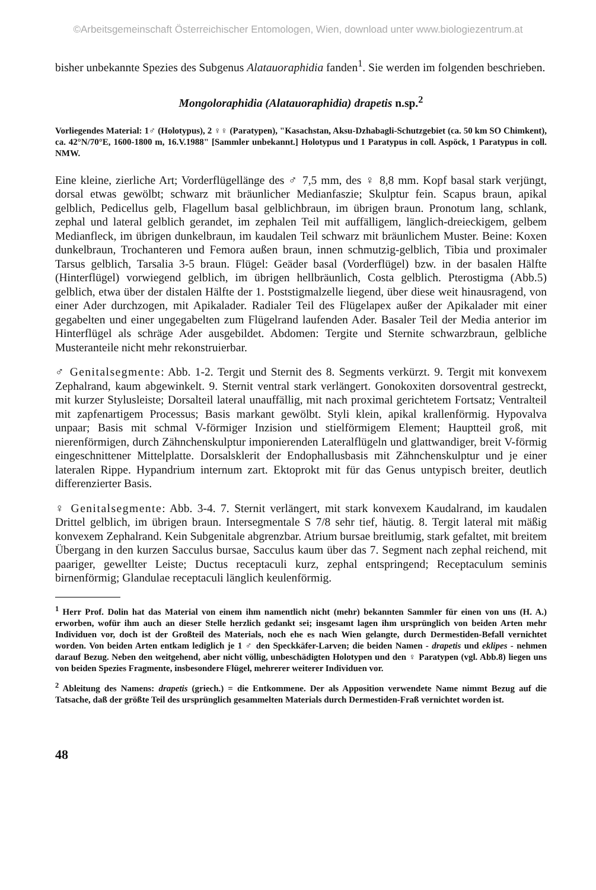©Arbeitsgemeinschaft Österreichischer Entomologen, Wien, download unter www.biologiezentrum.at
bisher unbekannte Spezies des Subgenus Alatauoraphidia fanden<sup>1</sup>. Sie werden im folgenden beschrieben.
Mongoloraphidia (Alatauoraphidia) drapetis n.sp.<sup>2</sup>
Vorliegendes Material: 1♂ (Holotypus), 2 ♀♀ (Paratypen), "Kasachstan, Aksu-Dzhabagli-Schutzgebiet (ca. 50 km SO Chimkent), ca. 42°N/70°E, 1600-1800 m, 16.V.1988" [Sammler unbekannt.] Holotypus und 1 Paratypus in coll. Aspöck, 1 Paratypus in coll. NMW.
Eine kleine, zierliche Art; Vorderflügellänge des ♂ 7,5 mm, des ♀ 8,8 mm. Kopf basal stark verjüngt, dorsal etwas gewölbt; schwarz mit bräunlicher Medianfaszie; Skulptur fein. Scapus braun, apikal gelblich, Pedicellus gelb, Flagellum basal gelblichbraun, im übrigen braun. Pronotum lang, schlank, zephal und lateral gelblich gerandet, im zephalen Teil mit auffälligem, länglich-dreieckigem, gelbem Medianfleck, im übrigen dunkelbraun, im kaudalen Teil schwarz mit bräunlichem Muster. Beine: Koxen dunkelbraun, Trochanteren und Femora außen braun, innen schmutzig-gelblich, Tibia und proximaler Tarsus gelblich, Tarsalia 3-5 braun. Flügel: Geäder basal (Vorderflügel) bzw. in der basalen Hälfte (Hinterflügel) vorwiegend gelblich, im übrigen hellbräunlich, Costa gelblich. Pterostigma (Abb.5) gelblich, etwa über der distalen Hälfte der 1. Poststigmalzelle liegend, über diese weit hinausragend, von einer Ader durchzogen, mit Apikalader. Radialer Teil des Flügelapex außer der Apikalader mit einer gegabelten und einer ungegabelten zum Flügelrand laufenden Ader. Basaler Teil der Media anterior im Hinterflügel als schräge Ader ausgebildet. Abdomen: Tergite und Sternite schwarzbraun, gelbliche Musteranteile nicht mehr rekonstruierbar.
♂ Genitalsegmente: Abb. 1-2. Tergit und Sternit des 8. Segments verkürzt. 9. Tergit mit konvexem Zephalrand, kaum abgewinkelt. 9. Sternit ventral stark verlängert. Gonokoxiten dorsoventral gestreckt, mit kurzer Stylusleiste; Dorsalteil lateral unauffällig, mit nach proximal gerichtetem Fortsatz; Ventralteil mit zapfenartigem Processus; Basis markant gewölbt. Styli klein, apikal krallenförmig. Hypovalva unpaar; Basis mit schmal V-förmiger Inzision und stielförmigem Element; Hauptteil groß, mit nierenförmigen, durch Zähnchenskulptur imponierenden Lateralflügeln und glattwandiger, breit V-förmig eingeschnittener Mittelplatte. Dorsalsklerit der Endophallusbasis mit Zähnchenskulptur und je einer lateralen Rippe. Hypandrium internum zart. Ektoprokt mit für das Genus untypisch breiter, deutlich differenzierter Basis.
♀ Genitalsegmente: Abb. 3-4. 7. Sternit verlängert, mit stark konvexem Kaudalrand, im kaudalen Drittel gelblich, im übrigen braun. Intersegmentale S 7/8 sehr tief, häutig. 8. Tergit lateral mit mäßig konvexem Zephalrand. Kein Subgenitale abgrenzbar. Atrium bursae breitlumig, stark gefaltet, mit breitem Übergang in den kurzen Sacculus bursae, Sacculus kaum über das 7. Segment nach zephal reichend, mit paariger, gewellter Leiste; Ductus receptaculi kurz, zephal entspringend; Receptaculum seminis birnenförmig; Glandulae receptaculi länglich keulenförmig.
<sup>1</sup> Herr Prof. Dolin hat das Material von einem ihm namentlich nicht (mehr) bekannten Sammler für einen von uns (H. A.) erworben, wofür ihm auch an dieser Stelle herzlich gedankt sei; insgesamt lagen ihm ursprünglich von beiden Arten mehr Individuen vor, doch ist der Großteil des Materials, noch ehe es nach Wien gelangte, durch Dermestiden-Befall vernichtet worden. Von beiden Arten entkam lediglich je 1 ♂ den Speckkäfer-Larven; die beiden Namen - drapetis und eklipes - nehmen darauf Bezug. Neben den weitgehend, aber nicht völlig, unbeschädigten Holotypen und den ♀ Paratypen (vgl. Abb.8) liegen uns von beiden Spezies Fragmente, insbesondere Flügel, mehrerer weiterer Individuen vor.
<sup>2</sup> Ableitung des Namens: drapetis (griech.) = die Entkommene. Der als Apposition verwendete Name nimmt Bezug auf die Tatsache, daß der größte Teil des ursprünglich gesammelten Materials durch Dermestiden-Fraß vernichtet worden ist.
48